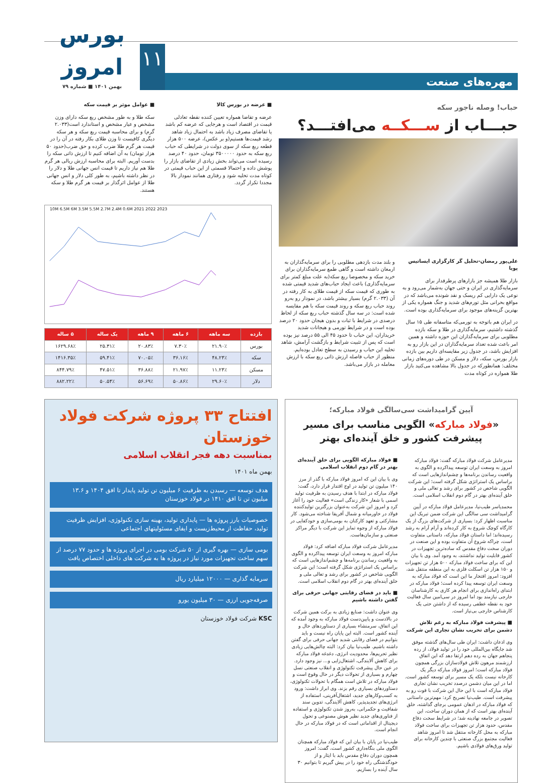مهره‌های صنعت
۱۱
بورس امروز
بهمن ۱۴۰۱ ■ شماره ۷۹
حباب! وصله ناجور سکه
حبـــاب از ســـکــه می‌افتـــد؟
علی‌پور رمضان-تحلیل گر کارگزاری ایساتیس پویا
بازار طلا همیشه جز بازارهای پرطرفدار برای سرمایه‌گذاری در ایران و حتی جهان به‌شمار می‌رود و به نوعی یک دارایی کم ریسک و نقد شونده می‌باشد که در مواقع بحرانی مثل تورم‌های شدید و جنگ همواره یکی از بهترین گزینه‌های موجود برای سرمایه‌گذاری بوده است.
در ایران هم باتوجه به تورمی‌که متاسفانه طی ۱۵ سال گذشته داشتیم، سرمایه‌گذاری در طلا و سکه بازده مطلوبی برای سرمایه‌گذاران این حوزه داشته و همین امر باعث شده تعداد سرمایه‌گذاران در این بازار رو به افزایش باشد، در جدول زیر مقایسه‌ای داریم بین بازده بازار بورس، سکه، دلار و مسکن در طی دوره‌های زمانی مختلف: همانطورکه در جدول بالا مشاهده می‌کنید بازار طلا همواره در کوتاه مدت
و بلند مدت بازدهی مطلوبی را برای سرمایه‌گذاران به ارمغان داشته است و گاهی طمع سرمایه‌گذاران برای خرید سکه و مخصوصا ربع سکه(به علت مبلغ کمتر برای سرمایه‌گذاری) باعث ایجاد حباب‌های شدید قیمتی شده به طوری که قیمت سکه از قیمت طلای به کار رفته در آن (۲.۰۳۳ گرم) بسیار بیشتر باشد، در نمودار رو به‌رو روند حباب ربع سکه و روند قیمت سکه با هم مقایسه شده است: در سه سال گذشته حباب ربع سکه از لحاظ درصدی در شرایط با ثبات و بدون هیجان حدود ۲۰ درصد بوده است و در شرایط تورمی و هیجانات شدید خریداران، این حباب تا حدود ۴۵ الی ۵۵ درصد نیز بوده است که پس از تثبیت شرایط و بازگشت آرامش، شاهد تخلیه این حباب و رسیدن به سطح تعادل بوده‌ایم. منظور از حباب فاصله ارزش ذاتی ربع سکه با ارزش معامله در بازار می‌باشد.
■ عرضه در بورس کالا
عرضه و تقاضا همواره تعیین کننده نقطه تعادلی قیمت در اقتصاد است و هرجایی که عرضه کم باشد یا تقاضای مصرف زیاد باشد به احتمال زیاد شاهد رشد قیمت‌ها هستیم(و بر عکس)، عرضه ۵۰۰ هزار قطعه ربع سکه از سوی دولت در شرایطی که حباب ربع سکه به حدود ۳۵۰۰۰۰۰ تومان، حدود ۴۰ درصد رسیده است می‌تواند بخش زیادی از تقاضای بازار را پوشش داده و احتمالا قسمتی از این حباب قیمتی در کوتاه مدت تخلیه شود و رفتاری همانند نمودار بالا مجددا تکرار گردد.
■ عوامل موثر بر قیمت سکه
سکه طلا و به طور مشخص ربع سکه دارای وزن مشخص و عیار مشخص و استاندارد است(۲.۰۳۳ گرم) و برای محاسبه قیمت ربع سکه و هر سکه دیگری کافیست تا وزن طلای بکار رفته در آن را در قیمت هر گرم طلا ضرب کرده و حق ضرب(حدود ۵۰ هزار تومان) به آن اضافه کنیم تا ارزش ذاتی سکه را بدست آوریم. البته برای محاسبه ارزش ریالی هر گرم طلا هم نیاز داریم تا قیمت انس جهانی طلا و دلار را در نظر داشته باشیم، به طور کلی دلار و انس جهانی طلا از عوامل اثرگذار بر قیمت هر گرم طلا و سکه هستند.
10M 6.5M 6M 3.5M 5.5M 2.7M 2.4M 0.6M 2021 2022 2023
| بازده | سه ماهه | ۶ ماهه | ۹ ماهه | یک ساله | ۵ ساله |
| --- | --- | --- | --- | --- | --- |
| بورس | ۲۱.۹۰٪ | ۷.۳۰٪ | ۲۰.۸۳٪ | ۲۵.۳۱٪ | ۱۶۲۹.۶۸٪ |
| سکه | ۴۸.۲۴٪ | ۳۶.۱۶٪ | ۷۰.۰۵٪ | ۵۹.۴۱٪ | ۱۴۱۶.۳۵٪ |
| مسکن | ۱۱.۲۴٪ | ۲۱.۹۷٪ | ۳۶.۸۸٪ | ۴۷.۵۱٪ | ۸۴۴.۷۹٪ |
| دلار | ۲۹.۶۰٪ | ۵۰.۸۶٪ | ۵۶.۶۹٪ | ۵۰.۵۴٪ | ۸۸۲.۲۲٪ |
آیین گرامیداشت سی‌سالگی فولاد مبارکه؛
«فولاد مبارکه» الگویی مناسب برای مسیر پیشرفت کشور و خلق آینده‌ای بهتر
مدیرعامل شرکت فولاد مبارکه گفت: فولاد مبارکه امروز به وسعت ایران توسعه پیداکرده و الگوی به واقعیت رساندن برنامه‌ها و چشم‌اندازهایی است که براساس یک استراتژی شکل گرفته است؛ این شرکت الگویی شاخص در کشور برای رشد و تعالی ملی و خلق آینده‌ای بهتر در گام دوم انقلاب اسلامی است.
محمدیاسر طیب‌نیا، مدیرعامل فولاد مبارکه در آیین گرامیداشت سی سالگی این شرکت ضمن تبریک این مناسبت اظهار کرد: بسیاری از شرکت‌های بزرگ از یک کارگاه کوچک شروع به کار کرده‌اند و آرام آرام به رشد رسیده‌اند؛ اما داستان فولاد مبارکه، داستانی متفاوت است، چراکه شروع آن متفاوت بوده و این صنعت در دوران سخت دفاع مقدس که ساده‌ترین تجهیزات در کشور قابلیت تولید نداشتند، به وجود آمد. وی با بیان این که برای ساخت فولاد مبارکه ۵۰۰ هزار تن تجهیزات و ۱۵۰ هزار تن اسکلت فلزی به این منطقه منتقل شد، افزود: امروز افتخار ما این است که فولاد مبارکه به وسعت ایران توسعه پیدا کرده است؛ فولاد مبارکه در ابتدای راه‌اندازی برای انجام هر کاری به کارشناسان خارجی نیازمند بود اما امروز در سی‌امین سال فعالیت خود به نقطه عطفی رسیده که از داشتن حتی یک کارشناس خارجی بی‌نیاز است.
■ پیشرفت فولاد مبارکه به رغم تلاش دشمن برای تخریب نشان تجاری این شرکت
وی اذعان داشت: ایران طی سال‌های گذشته موفق شد جایگاه بین‌المللی خود را در تولید فولاد، از رده پنجاهم جهان به رده دهم ارتقا دهد که این اتفاق ارزشمند مرهون تلاش فولادسازان بزرگی همچون فولاد مبارکه است؛ امروز فولاد مبارکه دیگر یک کارخانه نیست بلکه یک مسیر برای توسعه کشور است. اما در این میان دشمن درصدد تخریب نشان تجاری فولاد مبارکه است با این حال این شرکت با قوت رو به پیشرفت است. طیب‌نیا تصریح کرد: مهم‌ترین داستانی که فولاد مبارکه در اذهان عمومی برجای گذاشته، خلق آینده‌ای بهتر است که از همان دوران ساخت، این تصویر در جامعه نهادینه شد؛ در شرایط سخت دفاع مقدس، حدود هزار تن تجهیزات برای ساخت فولاد مبارکه به محل کارخانه منتقل شد تا امروز شاهد فعالیت مجتمع بزرگ صنعتی با چندین کارخانه برای تولید ورق‌های فولادی باشیم.
■ فولاد مبارکه الگویی برای خلق آینده‌ای بهتر در گام دوم انقلاب اسلامی
وی با بیان این که امروز فولاد مبارکه با گذر از مرز ۱۴۰ میلیون تن تولید در اوج اقتدار قرار دارد، گفت: فولاد مبارکه در ابتدا با هدف رسیدن به ظرفیت تولید اسمی با شعار «کار زندگی است» فعالیت خود را آغاز کرد و امروز این شرکت به‌عنوان بزرگترین تولیدکننده فولاد در خاورمیانه و شمال آفریقا شناخته می‌شود. کار مشارکتی و تعهد کارکنان به بومی‌سازی و خودکفایی در فولاد مبارکه از وجوه تمایز این شرکت با دیگر مراکز صنعتی و سازمان‌هاست.
مدیرعامل شرکت فولاد مبارکه اضافه کرد: فولاد مبارکه امروز به وسعت ایران توسعه پیداکرده و الگوی به واقعیت رساندن برنامه‌ها و چشم‌اندازهایی است که براساس یک استراتژی شکل گرفته است؛ این شرکت الگویی شاخص در کشور برای رشد و تعالی ملی و خلق آینده‌ای بهتر در گام دوم انقلاب اسلامی است.
■ باید در فضای رقابتی جهانی حرفی برای گفتن داشته باشیم
وی عنوان داشت: صنایع زیادی به برکت همین شرکت در بالادست و پایین‌دست فولاد مبارکه به وجود آمده که این اتفاق، سرمنشاء بسیاری از دستاوردهای حال و آینده کشور است. البته این پایان راه نیست و باید بتوانیم در فضای رقابتی شدید جهانی حرفی برای گفتن داشته باشیم. طیب‌نیا بیان کرد: البته چالش‌هایی زیادی نظیر تحریم‌ها، محدودیت انرژی، دغدغه فولاد مبارکه برای کاهش آلایندگی، اشتغال‌زایی و... نیز وجود دارد. در عین حال پیشرفت تکنولوژی و انقلاب صنعتی نسل چهارم و بسیاری از تحولات دیگر در حال وقوع است و فولاد مبارکه در تلاش است همگام با تحولات تکنولوژی، دستاوردهای بسیاری رقم بزند. وی ابراز داشت: ورود به کسب‌وکارهای جدید، اشتغال‌آفرینی، استفاده از انرژی‌های تجدیدپذیر، کاهش آلایندگی، تدوین سند شفافیت و حکمرانی، به‌روز شدن تکنولوژی و استفاده از فناوری‌های جدید نظیر هوش مصنوعی و تحول دیجیتال از اقداماتی است که در فولاد مبارکه در حال انجام است.
طیب‌نیا در پایان با بیان این که فولاد مبارکه همچنان الگوی ملی بنگاه‌داری کشور است، گفت: امروز همچون دوران دفاع مقدس باید با ایثار و از خودگذشتگی راه خود را در پیش گیریم تا بتوانیم ۳۰ سال آینده را بسازیم.
افتتاح ۳۳ پروژه شرکت فولاد خوزستان
بمناسبت دهه فجر انقلاب اسلامی
بهمن ماه ۱۴۰۱
هدف توسعه — رسیدن به ظرفیت ۶ میلیون تن تولید پایدار تا افق ۱۴۰۴ و ۱۳.۶ میلیون تن تا افق ۱۴۱۰ در فولاد خوزستان
خصوصیات بارز پروژه ها — پایداری تولید، بهینه سازی تکنولوژی، افزایش ظرفیت تولید، حفاظت از محیط‌زیست و ایفای مسئولیتهای اجتماعی
بومی سازی — بهره گیری از ۵۰ شرکت بومی در اجرای پروژه ها و حدود ۷۷ درصد از سهم ساخت تجهیزات مورد نیاز در پروژه ها به شرکت های داخلی اختصاص یافت
سرمایه گذاری — ۱۲۰۰۰ میلیارد ریال
صرفه‌جویی ارزی — ۳۰ میلیون یورو
KSC شرکت فولاد خوزستان